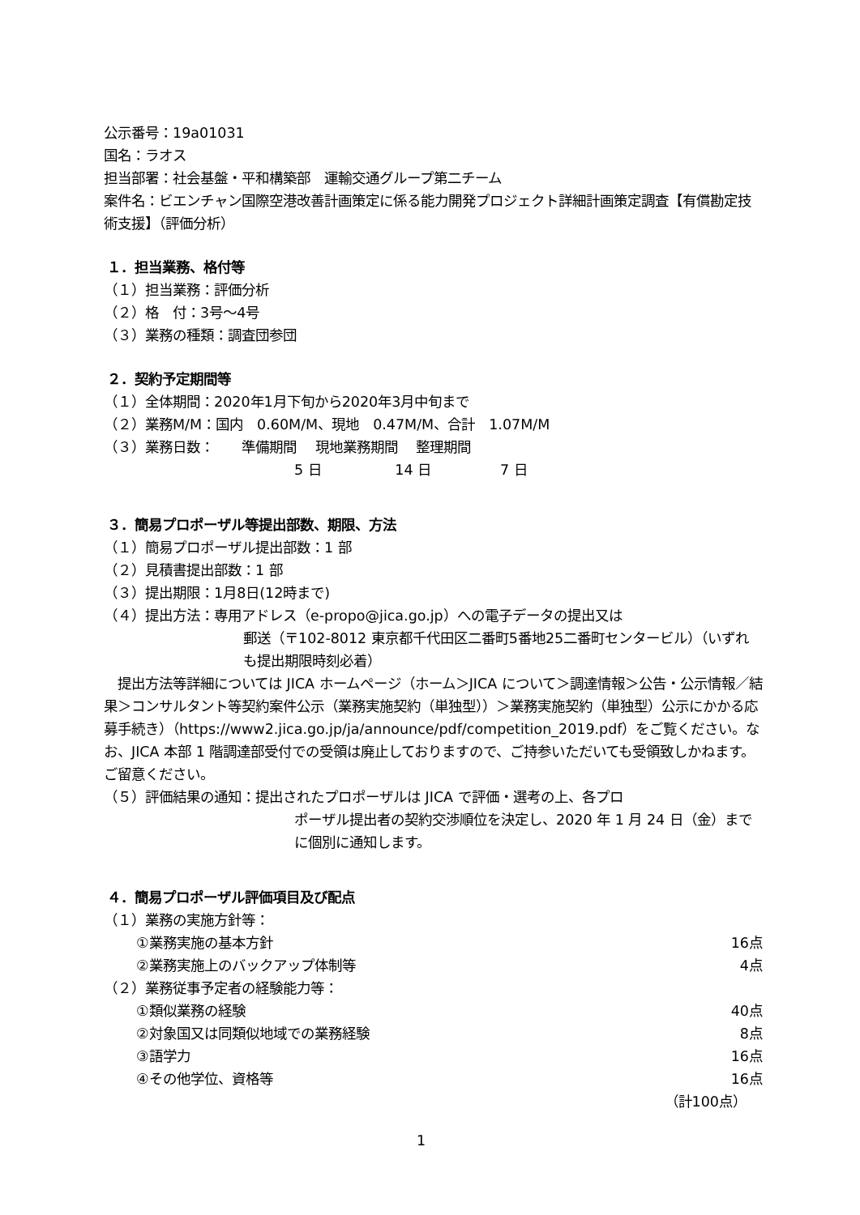公示番号：19a01031
国名：ラオス
担当部署：社会基盤・平和構築部　運輸交通グループ第二チーム
案件名：ビエンチャン国際空港改善計画策定に係る能力開発プロジェクト詳細計画策定調査【有償勘定技術支援】（評価分析）
１．担当業務、格付等
（１）担当業務：評価分析
（２）格　付：3号～4号
（３）業務の種類：調査団参団
２．契約予定期間等
（１）全体期間：2020年1月下旬から2020年3月中旬まで
（２）業務M/M：国内　0.60M/M、現地　0.47M/M、合計　1.07M/M
（３）業務日数：　　準備期間　 現地業務期間　 整理期間
5 日　　　　　 14 日　　　　　7 日
３．簡易プロポーザル等提出部数、期限、方法
（１）簡易プロポーザル提出部数：1 部
（２）見積書提出部数：1 部
（３）提出期限：1月8日(12時まで)
（４）提出方法：専用アドレス（e-propo@jica.go.jp）への電子データの提出又は
郵送（〒102-8012 東京都千代田区二番町5番地25二番町センタービル）（いずれも提出期限時刻必着）
　提出方法等詳細については JICA ホームページ（ホーム＞JICA について＞調達情報＞公告・公示情報／結果＞コンサルタント等契約案件公示（業務実施契約（単独型））＞業務実施契約（単独型）公示にかかる応募手続き）（https://www2.jica.go.jp/ja/announce/pdf/competition_2019.pdf）をご覧ください。なお、JICA 本部 1 階調達部受付での受領は廃止しておりますので、ご持参いただいても受領致しかねます。ご留意ください。
（５）評価結果の通知：提出されたプロポーザルは JICA で評価・選考の上、各プロ
ポーザル提出者の契約交渉順位を決定し、2020 年 1 月 24 日（金）までに個別に通知します。
４．簡易プロポーザル評価項目及び配点
（１）業務の実施方針等：
①業務実施の基本方針 16点
②業務実施上のバックアップ体制等 4点
（２）業務従事予定者の経験能力等：
①類似業務の経験 40点
②対象国又は同類似地域での業務経験 8点
③語学力 16点
④その他学位、資格等 16点
（計100点）
1